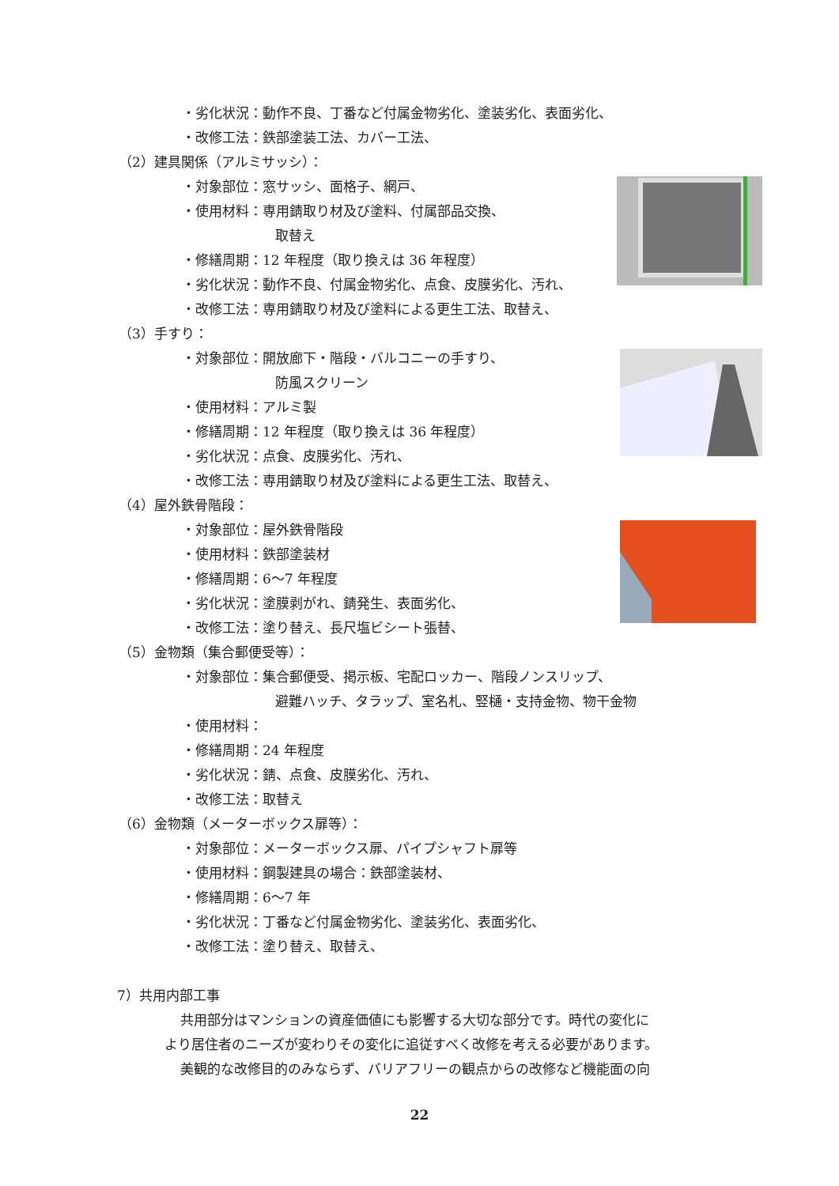・劣化状況：動作不良、丁番など付属金物劣化、塗装劣化、表面劣化、
・改修工法：鉄部塗装工法、カバー工法、
（2）建具関係（アルミサッシ）：
・対象部位：窓サッシ、面格子、網戸、
・使用材料：専用錆取り材及び塗料、付属部品交換、
取替え
・修繕周期：12 年程度（取り換えは 36 年程度）
・劣化状況：動作不良、付属金物劣化、点食、皮膜劣化、汚れ、
・改修工法：専用錆取り材及び塗料による更生工法、取替え、
（3）手すり：
・対象部位：開放廊下・階段・バルコニーの手すり、
防風スクリーン
・使用材料：アルミ製
・修繕周期：12 年程度（取り換えは 36 年程度）
・劣化状況：点食、皮膜劣化、汚れ、
・改修工法：専用錆取り材及び塗料による更生工法、取替え、
（4）屋外鉄骨階段：
・対象部位：屋外鉄骨階段
・使用材料：鉄部塗装材
・修繕周期：6～7 年程度
・劣化状況：塗膜剥がれ、錆発生、表面劣化、
・改修工法：塗り替え、長尺塩ビシート張替、
（5）金物類（集合郵便受等）：
・対象部位：集合郵便受、掲示板、宅配ロッカー、階段ノンスリップ、
避難ハッチ、タラップ、室名札、竪樋・支持金物、物干金物
・使用材料：
・修繕周期：24 年程度
・劣化状況：錆、点食、皮膜劣化、汚れ、
・改修工法：取替え
（6）金物類（メーターボックス扉等）：
・対象部位：メーターボックス扉、パイプシャフト扉等
・使用材料：鋼製建具の場合：鉄部塗装材、
・修繕周期：6～7 年
・劣化状況：丁番など付属金物劣化、塗装劣化、表面劣化、
・改修工法：塗り替え、取替え、
7）共用内部工事
共用部分はマンションの資産価値にも影響する大切な部分です。時代の変化に
より居住者のニーズが変わりその変化に追従すべく改修を考える必要があります。
美観的な改修目的のみならず、バリアフリーの観点からの改修など機能面の向
22